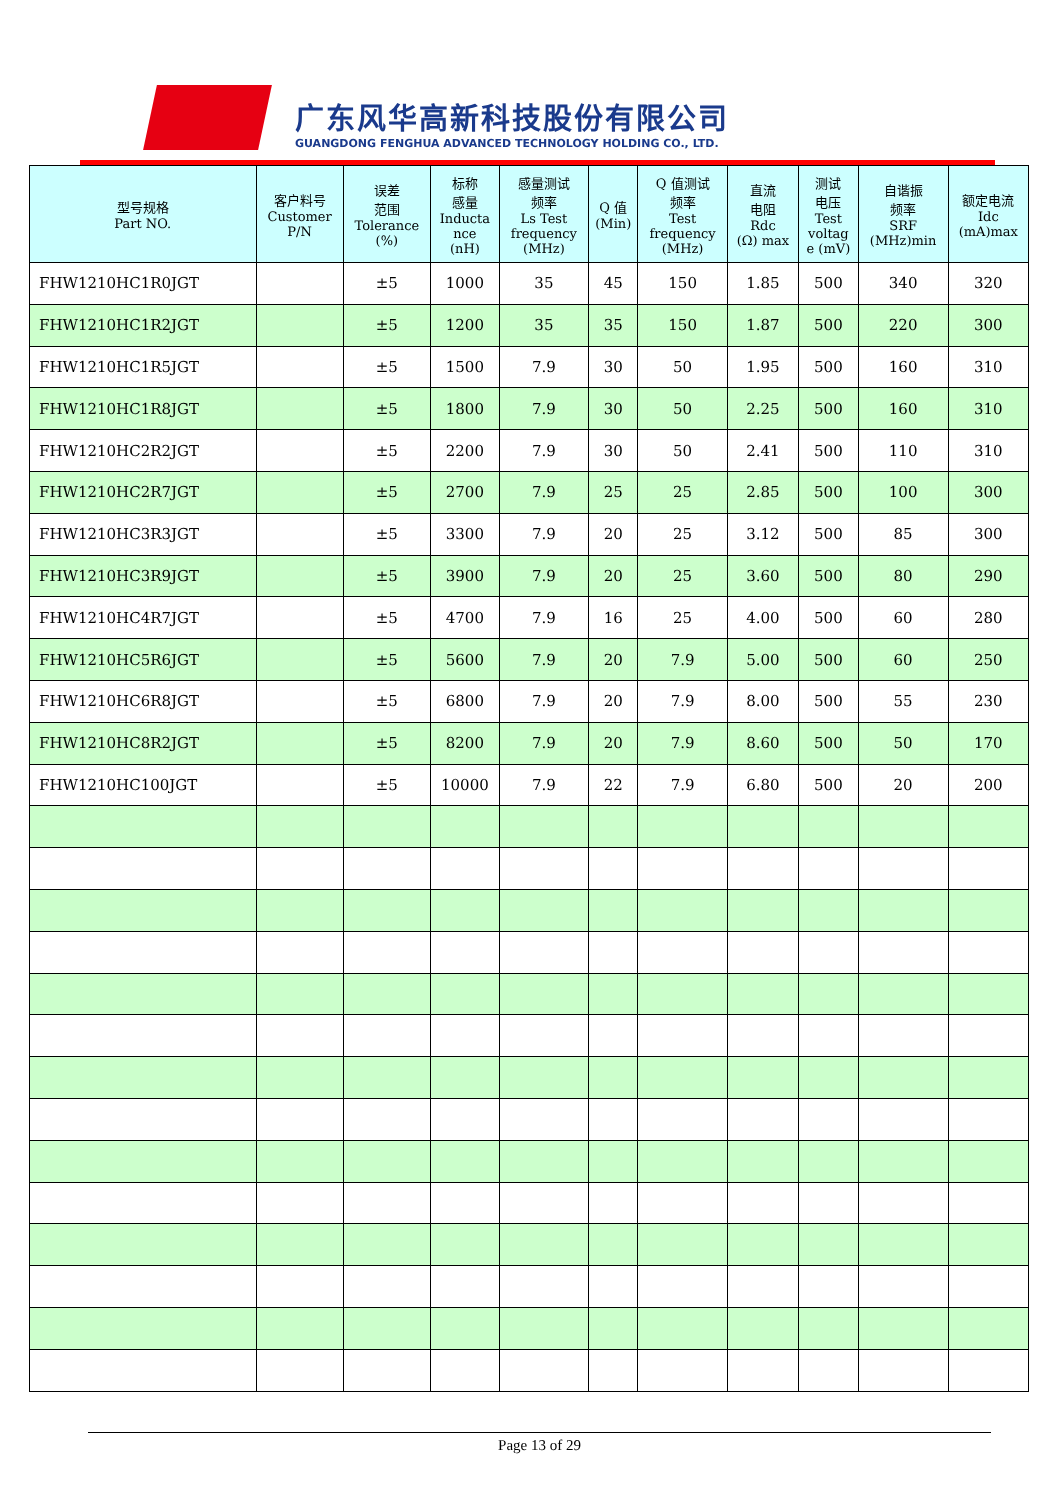广东风华高新科技股份有限公司
GUANGDONG FENGHUA ADVANCED TECHNOLOGY HOLDING CO., LTD.
| 型号规格 Part NO. | 客户料号 Customer P/N | 误差 范围 Tolerance (%) | 标称 感量 Inducta nce (nH) | 感量测试 频率 Ls Test frequency (MHz) | Q 值 (Min) | Q 值测试 频率 Test frequency (MHz) | 直流 电阻 Rdc (Ω) max | 测试 电压 Test voltag e (mV) | 自谐振 频率 SRF (MHz)min | 额定电流 Idc (mA)max |
| --- | --- | --- | --- | --- | --- | --- | --- | --- | --- | --- |
| FHW1210HC1R0JGT | | ±5 | 1000 | 35 | 45 | 150 | 1.85 | 500 | 340 | 320 |
| FHW1210HC1R2JGT | | ±5 | 1200 | 35 | 35 | 150 | 1.87 | 500 | 220 | 300 |
| FHW1210HC1R5JGT | | ±5 | 1500 | 7.9 | 30 | 50 | 1.95 | 500 | 160 | 310 |
| FHW1210HC1R8JGT | | ±5 | 1800 | 7.9 | 30 | 50 | 2.25 | 500 | 160 | 310 |
| FHW1210HC2R2JGT | | ±5 | 2200 | 7.9 | 30 | 50 | 2.41 | 500 | 110 | 310 |
| FHW1210HC2R7JGT | | ±5 | 2700 | 7.9 | 25 | 25 | 2.85 | 500 | 100 | 300 |
| FHW1210HC3R3JGT | | ±5 | 3300 | 7.9 | 20 | 25 | 3.12 | 500 | 85 | 300 |
| FHW1210HC3R9JGT | | ±5 | 3900 | 7.9 | 20 | 25 | 3.60 | 500 | 80 | 290 |
| FHW1210HC4R7JGT | | ±5 | 4700 | 7.9 | 16 | 25 | 4.00 | 500 | 60 | 280 |
| FHW1210HC5R6JGT | | ±5 | 5600 | 7.9 | 20 | 7.9 | 5.00 | 500 | 60 | 250 |
| FHW1210HC6R8JGT | | ±5 | 6800 | 7.9 | 20 | 7.9 | 8.00 | 500 | 55 | 230 |
| FHW1210HC8R2JGT | | ±5 | 8200 | 7.9 | 20 | 7.9 | 8.60 | 500 | 50 | 170 |
| FHW1210HC100JGT | | ±5 | 10000 | 7.9 | 22 | 7.9 | 6.80 | 500 | 20 | 200 |
Page 13 of 29